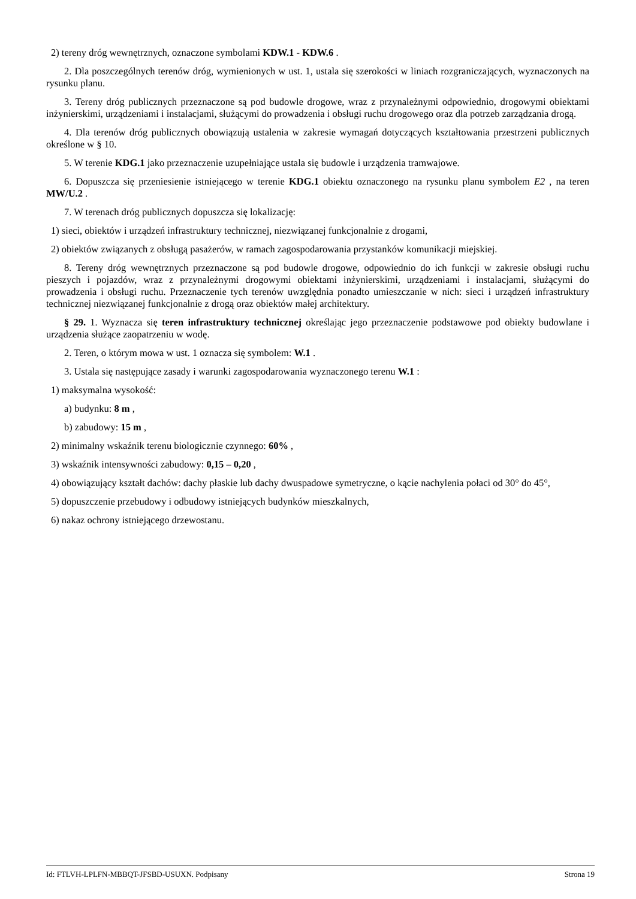2) tereny dróg wewnętrznych, oznaczone symbolami KDW.1 - KDW.6 .
2. Dla poszczególnych terenów dróg, wymienionych w ust. 1, ustala się szerokości w liniach rozgraniczających, wyznaczonych na rysunku planu.
3. Tereny dróg publicznych przeznaczone są pod budowle drogowe, wraz z przynależnymi odpowiednio, drogowymi obiektami inżynierskimi, urządzeniami i instalacjami, służącymi do prowadzenia i obsługi ruchu drogowego oraz dla potrzeb zarządzania drogą.
4. Dla terenów dróg publicznych obowiązują ustalenia w zakresie wymagań dotyczących kształtowania przestrzeni publicznych określone w § 10.
5. W terenie KDG.1 jako przeznaczenie uzupełniające ustala się budowle i urządzenia tramwajowe.
6. Dopuszcza się przeniesienie istniejącego w terenie KDG.1 obiektu oznaczonego na rysunku planu symbolem E2 , na teren MW/U.2 .
7. W terenach dróg publicznych dopuszcza się lokalizację:
1) sieci, obiektów i urządzeń infrastruktury technicznej, niezwiązanej funkcjonalnie z drogami,
2) obiektów związanych z obsługą pasażerów, w ramach zagospodarowania przystanków komunikacji miejskiej.
8. Tereny dróg wewnętrznych przeznaczone są pod budowle drogowe, odpowiednio do ich funkcji w zakresie obsługi ruchu pieszych i pojazdów, wraz z przynależnymi drogowymi obiektami inżynierskimi, urządzeniami i instalacjami, służącymi do prowadzenia i obsługi ruchu. Przeznaczenie tych terenów uwzględnia ponadto umieszczanie w nich: sieci i urządzeń infrastruktury technicznej niezwiązanej funkcjonalnie z drogą oraz obiektów małej architektury.
§ 29. 1. Wyznacza się teren infrastruktury technicznej określając jego przeznaczenie podstawowe pod obiekty budowlane i urządzenia służące zaopatrzeniu w wodę.
2. Teren, o którym mowa w ust. 1 oznacza się symbolem: W.1 .
3. Ustala się następujące zasady i warunki zagospodarowania wyznaczonego terenu W.1 :
1) maksymalna wysokość:
a) budynku: 8 m ,
b) zabudowy: 15 m ,
2) minimalny wskaźnik terenu biologicznie czynnego: 60% ,
3) wskaźnik intensywności zabudowy: 0,15 – 0,20 ,
4) obowiązujący kształt dachów: dachy płaskie lub dachy dwuspadowe symetryczne, o kącie nachylenia połaci od 30° do 45°,
5) dopuszczenie przebudowy i odbudowy istniejących budynków mieszkalnych,
6) nakaz ochrony istniejącego drzewostanu.
Id: FTLVH-LPLFN-MBBQT-JFSBD-USUXN. Podpisany Strona 19